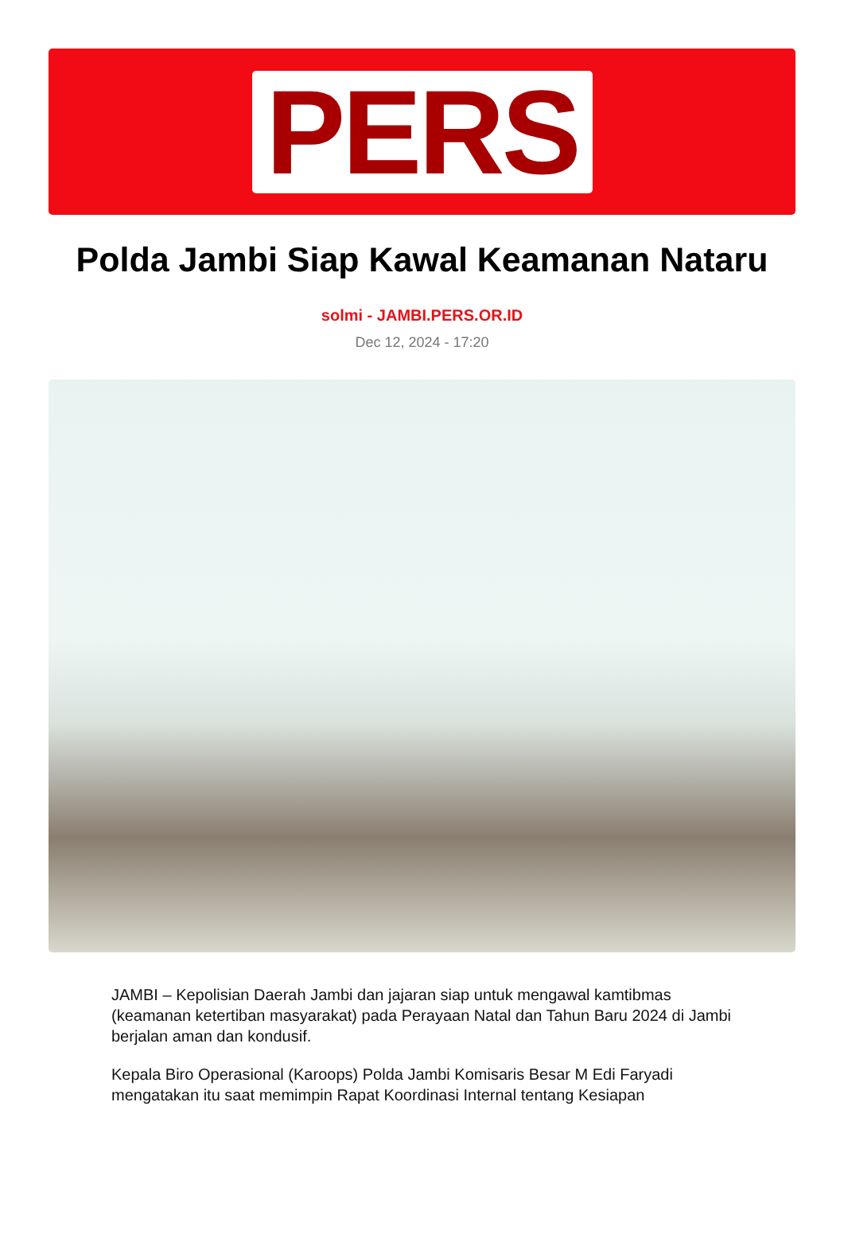PERS
Polda Jambi Siap Kawal Keamanan Nataru
solmi - JAMBI.PERS.OR.ID
Dec 12, 2024 - 17:20
JAMBI – Kepolisian Daerah Jambi dan jajaran siap untuk mengawal kamtibmas (keamanan ketertiban masyarakat) pada Perayaan Natal dan Tahun Baru 2024 di Jambi berjalan aman dan kondusif.
Kepala Biro Operasional (Karoops) Polda Jambi Komisaris Besar M Edi Faryadi mengatakan itu saat memimpin Rapat Koordinasi Internal tentang Kesiapan